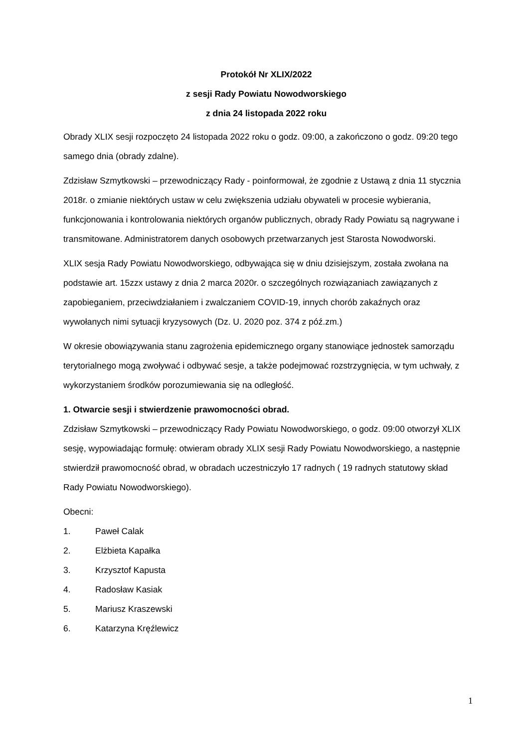Protokół Nr XLIX/2022
z sesji Rady Powiatu Nowodworskiego
z dnia 24 listopada 2022 roku
Obrady XLIX sesji rozpoczęto 24 listopada 2022 roku o godz. 09:00, a zakończono o godz. 09:20 tego samego dnia (obrady zdalne).
Zdzisław Szmytkowski – przewodniczący Rady - poinformował, że zgodnie z Ustawą z dnia 11 stycznia 2018r. o zmianie niektórych ustaw w celu zwiększenia udziału obywateli w procesie wybierania, funkcjonowania i kontrolowania niektórych organów publicznych, obrady Rady Powiatu są nagrywane i transmitowane. Administratorem danych osobowych przetwarzanych jest Starosta Nowodworski.
XLIX sesja Rady Powiatu Nowodworskiego, odbywająca się w dniu dzisiejszym, została zwołana na podstawie art. 15zzx ustawy z dnia 2 marca 2020r. o szczególnych rozwiązaniach zawiązanych z zapobieganiem, przeciwdziałaniem i zwalczaniem COVID-19, innych chorób zakaźnych oraz wywołanych nimi sytuacji kryzysowych (Dz. U. 2020 poz. 374 z póź.zm.)
W okresie obowiązywania stanu zagrożenia epidemicznego organy stanowiące jednostek samorządu terytorialnego mogą zwoływać i odbywać sesje, a także podejmować rozstrzygnięcia, w tym uchwały, z wykorzystaniem środków porozumiewania się na odległość.
1. Otwarcie sesji i stwierdzenie prawomocności obrad.
Zdzisław Szmytkowski – przewodniczący Rady Powiatu Nowodworskiego, o godz. 09:00 otworzył XLIX sesję, wypowiadając formułę: otwieram obrady XLIX sesji Rady Powiatu Nowodworskiego, a następnie stwierdził prawomocność obrad, w obradach uczestniczyło 17 radnych ( 19 radnych statutowy skład Rady Powiatu Nowodworskiego).
Obecni:
1. Paweł Calak
2. Elżbieta Kapałka
3. Krzysztof Kapusta
4. Radosław Kasiak
5. Mariusz Kraszewski
6. Katarzyna Kręźlewicz
1